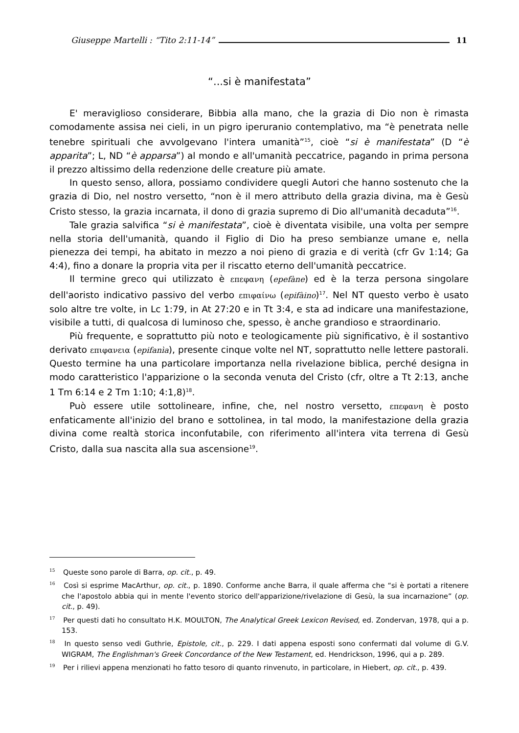Giuseppe Martelli : “Tito 2:11-14” 11
“...si è manifestata”
E' meraviglioso considerare, Bibbia alla mano, che la grazia di Dio non è rimasta comodamente assisa nei cieli, in un pigro iperuranio contemplativo, ma “è penetrata nelle tenebre spirituali che avvolgevano l'intera umanità”<sup>15</sup>, cioè “si è manifestata” (D “è apparita”; L, ND “è apparsa”) al mondo e all'umanità peccatrice, pagando in prima persona il prezzo altissimo della redenzione delle creature più amate.
In questo senso, allora, possiamo condividere quegli Autori che hanno sostenuto che la grazia di Dio, nel nostro versetto, “non è il mero attributo della grazia divina, ma è Gesù Cristo stesso, la grazia incarnata, il dono di grazia supremo di Dio all'umanità decaduta”<sup>16</sup>.
Tale grazia salvifica “si è manifestata”, cioè è diventata visibile, una volta per sempre nella storia dell'umanità, quando il Figlio di Dio ha preso sembianze umane e, nella pienezza dei tempi, ha abitato in mezzo a noi pieno di grazia e di verità (cfr Gv 1:14; Ga 4:4), fino a donare la propria vita per il riscatto eterno dell'umanità peccatrice.
Il termine greco qui utilizzato è επεφανη (epefàne) ed è la terza persona singolare dell'aoristo indicativo passivo del verbo επιφαίνω (epifàino)<sup>17</sup>. Nel NT questo verbo è usato solo altre tre volte, in Lc 1:79, in At 27:20 e in Tt 3:4, e sta ad indicare una manifestazione, visibile a tutti, di qualcosa di luminoso che, spesso, è anche grandioso e straordinario.
Più frequente, e soprattutto più noto e teologicamente più significativo, è il sostantivo derivato επιφανεια (epifanìa), presente cinque volte nel NT, soprattutto nelle lettere pastorali. Questo termine ha una particolare importanza nella rivelazione biblica, perché designa in modo caratteristico l'apparizione o la seconda venuta del Cristo (cfr, oltre a Tt 2:13, anche 1 Tm 6:14 e 2 Tm 1:10; 4:1,8)<sup>18</sup>.
Può essere utile sottolineare, infine, che, nel nostro versetto, επεφανη è posto enfaticamente all'inizio del brano e sottolinea, in tal modo, la manifestazione della grazia divina come realtà storica inconfutabile, con riferimento all'intera vita terrena di Gesù Cristo, dalla sua nascita alla sua ascensione<sup>19</sup>.
<sup>15</sup> Queste sono parole di Barra, op. cit., p. 49.
<sup>16</sup> Così si esprime MacArthur, op. cit., p. 1890. Conforme anche Barra, il quale afferma che “si è portati a ritenere che l'apostolo abbia qui in mente l'evento storico dell'apparizione/rivelazione di Gesù, la sua incarnazione” (op. cit., p. 49).
<sup>17</sup> Per questi dati ho consultato H.K. MOULTON, The Analytical Greek Lexicon Revised, ed. Zondervan, 1978, qui a p. 153.
<sup>18</sup> In questo senso vedi Guthrie, Epistole, cit., p. 229. I dati appena esposti sono confermati dal volume di G.V. WIGRAM, The Englishman's Greek Concordance of the New Testament, ed. Hendrickson, 1996, qui a p. 289.
<sup>19</sup> Per i rilievi appena menzionati ho fatto tesoro di quanto rinvenuto, in particolare, in Hiebert, op. cit., p. 439.